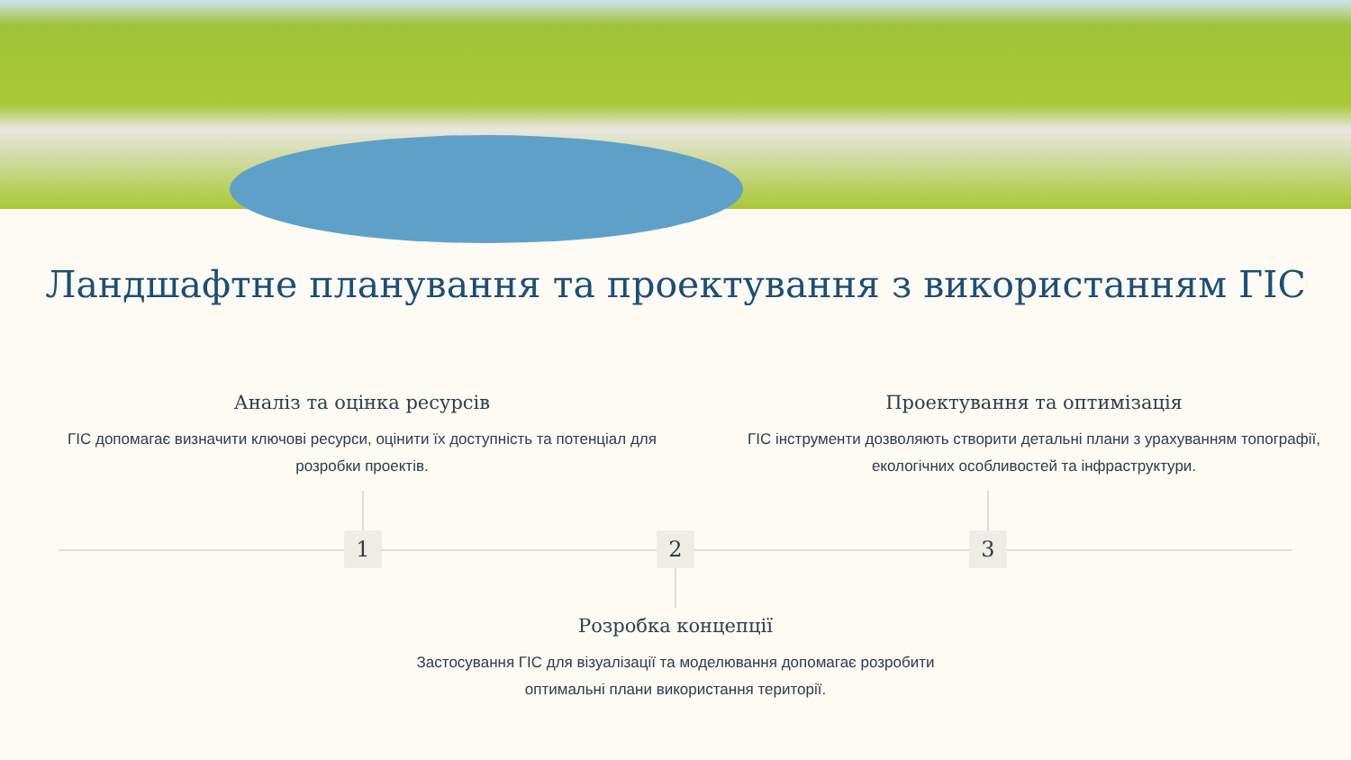Ландшафтне планування та проектування з використанням ГІС
1 2 3
Аналіз та оцінка ресурсів
ГІС допомагає визначити ключові ресурси, оцінити їх доступність та потенціал для розробки проектів.
Проектування та оптимізація
ГІС інструменти дозволяють створити детальні плани з урахуванням топографії, екологічних особливостей та інфраструктури.
Розробка концепції
Застосування ГІС для візуалізації та моделювання допомагає розробити оптимальні плани використання території.